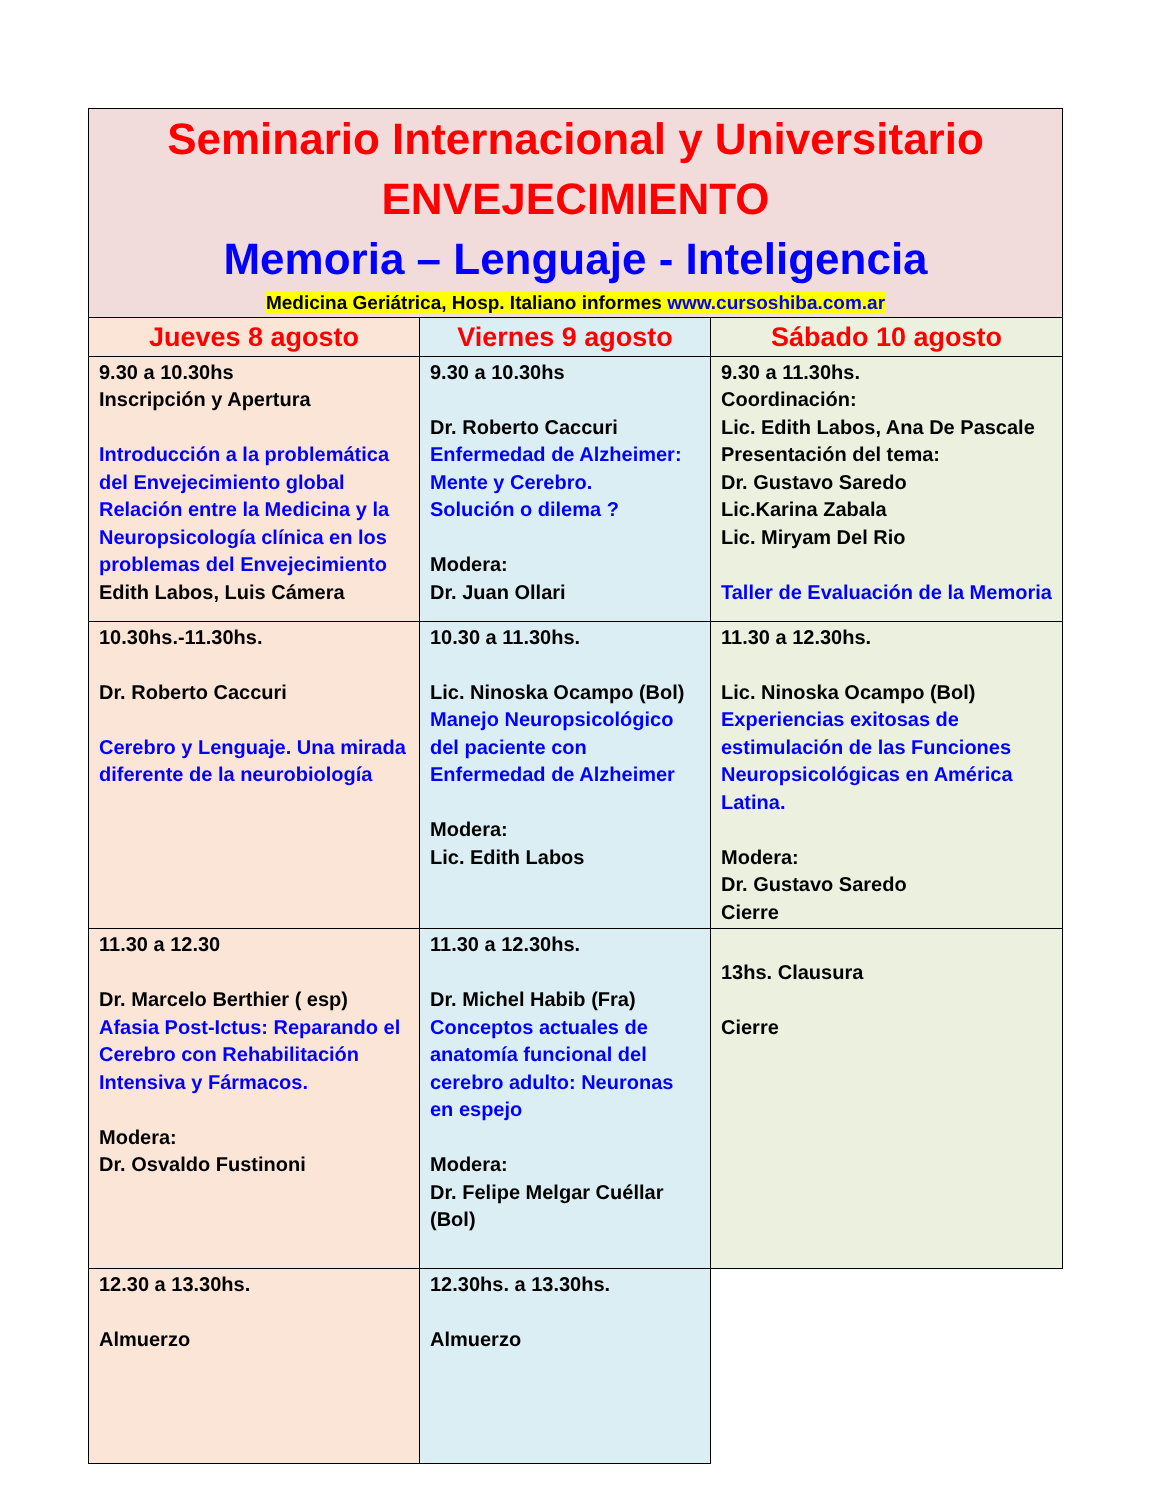| Seminario Internacional y Universitario ENVEJECIMIENTO Memoria – Lenguaje - Inteligencia Medicina Geriátrica, Hosp. Italiano informes www.cursoshiba.com.ar | | |
| Jueves 8 agosto | Viernes 9 agosto | Sábado 10 agosto |
| 9.30 a 10.30hs Inscripción y Apertura Introducción a la problemática del Envejecimiento global Relación entre la Medicina y la Neuropsicología clínica en los problemas del Envejecimiento Edith Labos, Luis Cámera | 9.30 a 10.30hs Dr. Roberto Caccuri Enfermedad de Alzheimer: Mente y Cerebro. Solución o dilema ? Modera: Dr. Juan Ollari | 9.30 a 11.30hs. Coordinación: Lic. Edith Labos, Ana De Pascale Presentación del tema: Dr. Gustavo Saredo Lic.Karina Zabala Lic. Miryam Del Rio Taller de Evaluación de la Memoria |
| 10.30hs.-11.30hs. Dr. Roberto Caccuri Cerebro y Lenguaje. Una mirada diferente de la neurobiología | 10.30 a 11.30hs. Lic. Ninoska Ocampo (Bol) Manejo Neuropsicológico del paciente con Enfermedad de Alzheimer Modera: Lic. Edith Labos | 11.30 a 12.30hs. Lic. Ninoska Ocampo (Bol) Experiencias exitosas de estimulación de las Funciones Neuropsicológicas en América Latina. Modera: Dr. Gustavo Saredo Cierre |
| 11.30 a 12.30 Dr. Marcelo Berthier ( esp) Afasia Post-Ictus: Reparando el Cerebro con Rehabilitación Intensiva y Fármacos. Modera: Dr. Osvaldo Fustinoni | 11.30 a 12.30hs. Dr. Michel Habib (Fra) Conceptos actuales de anatomía funcional del cerebro adulto: Neuronas en espejo Modera: Dr. Felipe Melgar Cuéllar (Bol) | 13hs. Clausura Cierre |
| 12.30 a 13.30hs. Almuerzo | 12.30hs. a 13.30hs. Almuerzo | |